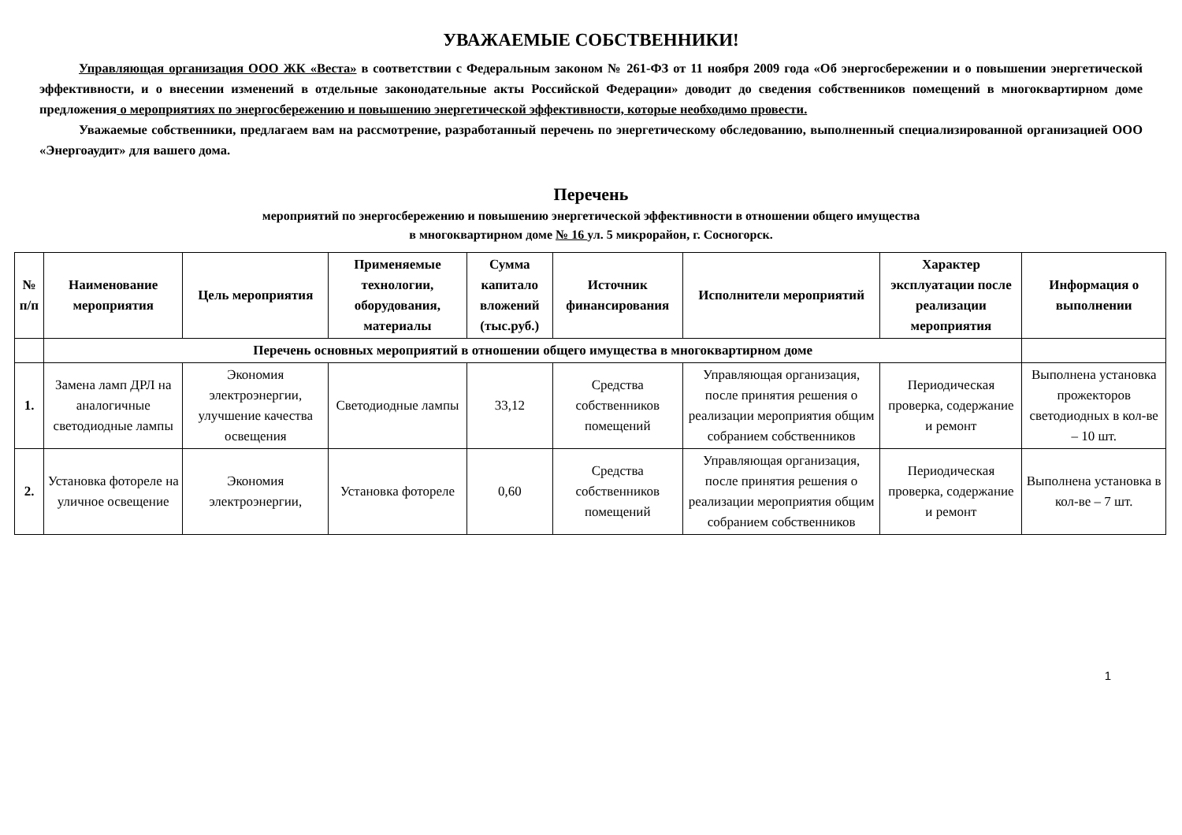УВАЖАЕМЫЕ СОБСТВЕННИКИ!
Управляющая организация ООО ЖК «Веста» в соответствии с Федеральным законом № 261-ФЗ от 11 ноября 2009 года «Об энергосбережении и о повышении энергетической эффективности, и о внесении изменений в отдельные законодательные акты Российской Федерации» доводит до сведения собственников помещений в многоквартирном доме предложения о мероприятиях по энергосбережению и повышению энергетической эффективности, которые необходимо провести.
Уважаемые собственники, предлагаем вам на рассмотрение, разработанный перечень по энергетическому обследованию, выполненный специализированной организацией ООО «Энергоаудит» для вашего дома.
Перечень
мероприятий по энергосбережению и повышению энергетической эффективности в отношении общего имущества
в многоквартирном доме № 16 ул. 5 микрорайон, г. Сосногорск.
| № п/п | Наименование мероприятия | Цель мероприятия | Применяемые технологии, оборудования, материалы | Сумма капитало вложений (тыс.руб.) | Источник финансирования | Исполнители мероприятий | Характер эксплуатации после реализации мероприятия | Информация о выполнении |
| --- | --- | --- | --- | --- | --- | --- | --- | --- |
| | Перечень основных мероприятий в отношении общего имущества в многоквартирном доме | | | | | | | |
| 1. | Замена ламп ДРЛ на аналогичные светодиодные лампы | Экономия электроэнергии, улучшение качества освещения | Светодиодные лампы | 33,12 | Средства собственников помещений | Управляющая организация, после принятия решения о реализации мероприятия общим собранием собственников | Периодическая проверка, содержание и ремонт | Выполнена установка прожекторов светодиодных в кол-ве – 10 шт. |
| 2. | Установка фотореле на уличное освещение | Экономия электроэнергии, | Установка фотореле | 0,60 | Средства собственников помещений | Управляющая организация, после принятия решения о реализации мероприятия общим собранием собственников | Периодическая проверка, содержание и ремонт | Выполнена установка в кол-ве – 7 шт. |
1